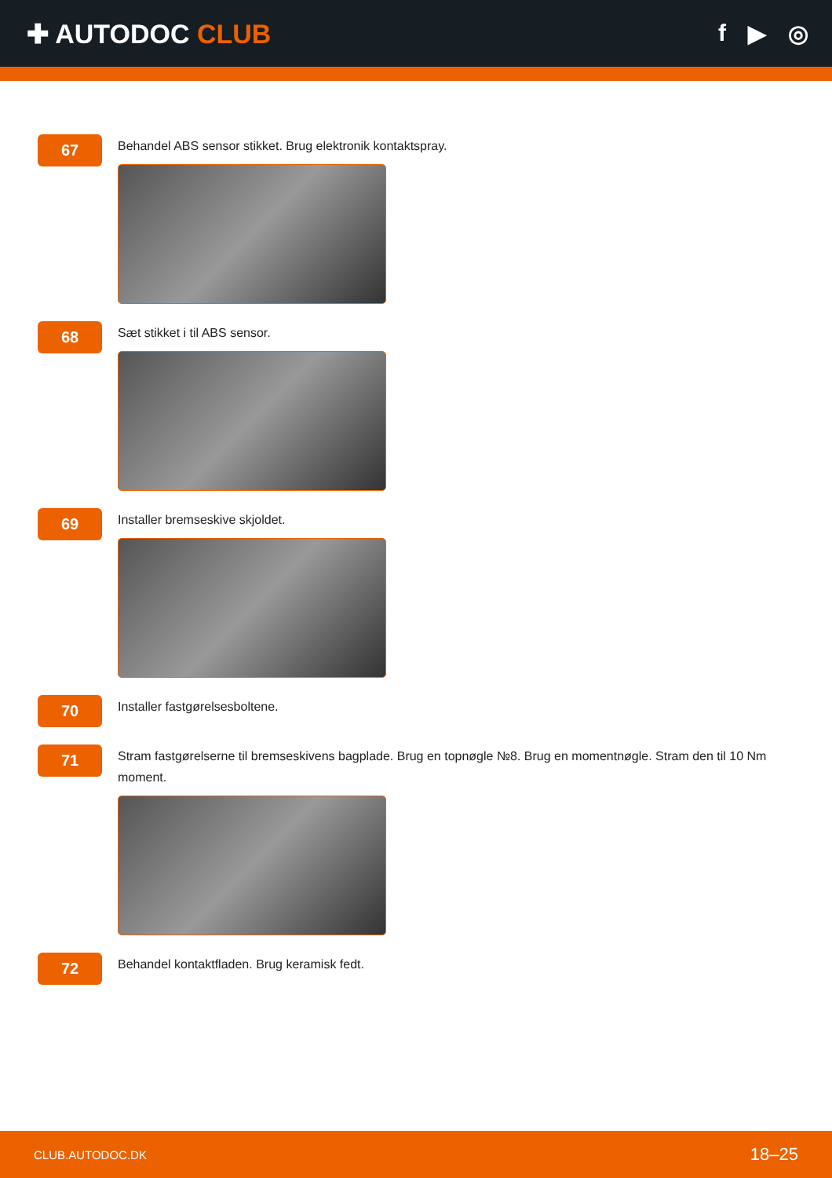✚ AUTODOC CLUB f ▶ ◎
67
Behandel ABS sensor stikket. Brug elektronik kontaktspray.
68
Sæt stikket i til ABS sensor.
69
Installer bremseskive skjoldet.
70
Installer fastgørelsesboltene.
71
Stram fastgørelserne til bremseskivens bagplade. Brug en topnøgle №8. Brug en momentnøgle. Stram den til 10 Nm moment.
72
Behandel kontaktfladen. Brug keramisk fedt.
CLUB.AUTODOC.DK 18–25